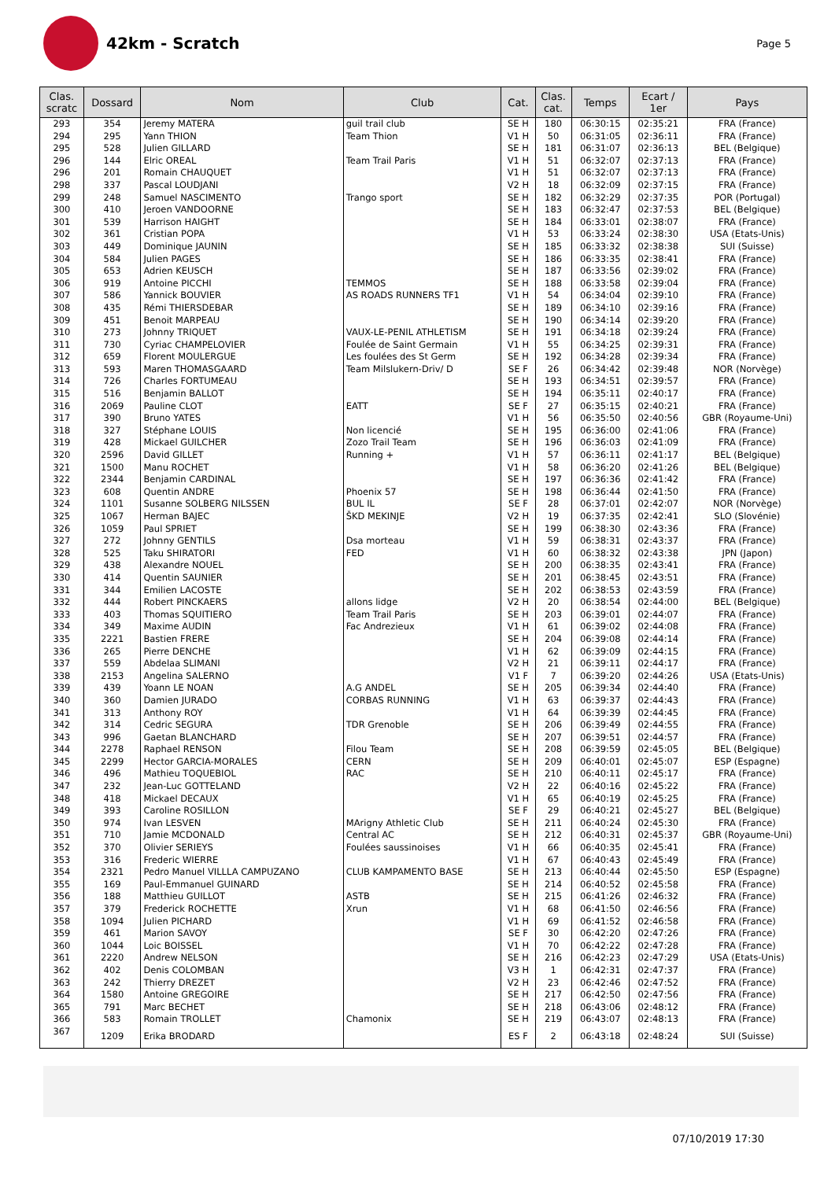42km - Scratch
Page 5
| Clas. scratc | Dossard | Nom | Club | Cat. | Clas. cat. | Temps | Ecart / 1er | Pays |
| --- | --- | --- | --- | --- | --- | --- | --- | --- |
| 293 | 354 | Jeremy MATERA | guil trail club | SE H | 180 | 06:30:15 | 02:35:21 | FRA (France) |
| 294 | 295 | Yann THION | Team Thion | V1 H | 50 | 06:31:05 | 02:36:11 | FRA (France) |
| 295 | 528 | Julien GILLARD | | SE H | 181 | 06:31:07 | 02:36:13 | BEL (Belgique) |
| 296 | 144 | Elric OREAL | Team Trail Paris | V1 H | 51 | 06:32:07 | 02:37:13 | FRA (France) |
| 296 | 201 | Romain CHAUQUET | | V1 H | 51 | 06:32:07 | 02:37:13 | FRA (France) |
| 298 | 337 | Pascal LOUDJANI | | V2 H | 18 | 06:32:09 | 02:37:15 | FRA (France) |
| 299 | 248 | Samuel NASCIMENTO | Trango sport | SE H | 182 | 06:32:29 | 02:37:35 | POR (Portugal) |
| 300 | 410 | Jeroen VANDOORNE | | SE H | 183 | 06:32:47 | 02:37:53 | BEL (Belgique) |
| 301 | 539 | Harrison HAIGHT | | SE H | 184 | 06:33:01 | 02:38:07 | FRA (France) |
| 302 | 361 | Cristian POPA | | V1 H | 53 | 06:33:24 | 02:38:30 | USA (Etats-Unis) |
| 303 | 449 | Dominique JAUNIN | | SE H | 185 | 06:33:32 | 02:38:38 | SUI (Suisse) |
| 304 | 584 | Julien PAGES | | SE H | 186 | 06:33:35 | 02:38:41 | FRA (France) |
| 305 | 653 | Adrien KEUSCH | | SE H | 187 | 06:33:56 | 02:39:02 | FRA (France) |
| 306 | 919 | Antoine PICCHI | TEMMOS | SE H | 188 | 06:33:58 | 02:39:04 | FRA (France) |
| 307 | 586 | Yannick BOUVIER | AS ROADS RUNNERS TF1 | V1 H | 54 | 06:34:04 | 02:39:10 | FRA (France) |
| 308 | 435 | Rémi THIERSDEBAR | | SE H | 189 | 06:34:10 | 02:39:16 | FRA (France) |
| 309 | 451 | Benoit MARPEAU | | SE H | 190 | 06:34:14 | 02:39:20 | FRA (France) |
| 310 | 273 | Johnny TRIQUET | VAUX-LE-PENIL ATHLETISM | SE H | 191 | 06:34:18 | 02:39:24 | FRA (France) |
| 311 | 730 | Cyriac CHAMPELOVIER | Foulée de Saint Germain | V1 H | 55 | 06:34:25 | 02:39:31 | FRA (France) |
| 312 | 659 | Florent MOULERGUE | Les foulées des St Germ | SE H | 192 | 06:34:28 | 02:39:34 | FRA (France) |
| 313 | 593 | Maren THOMASGAARD | Team Milslukern-Driv/ D | SE F | 26 | 06:34:42 | 02:39:48 | NOR (Norvège) |
| 314 | 726 | Charles FORTUMEAU | | SE H | 193 | 06:34:51 | 02:39:57 | FRA (France) |
| 315 | 516 | Benjamin BALLOT | | SE H | 194 | 06:35:11 | 02:40:17 | FRA (France) |
| 316 | 2069 | Pauline CLOT | EATT | SE F | 27 | 06:35:15 | 02:40:21 | FRA (France) |
| 317 | 390 | Bruno YATES | | V1 H | 56 | 06:35:50 | 02:40:56 | GBR (Royaume-Uni) |
| 318 | 327 | Stéphane LOUIS | Non licencié | SE H | 195 | 06:36:00 | 02:41:06 | FRA (France) |
| 319 | 428 | Mickael GUILCHER | Zozo Trail Team | SE H | 196 | 06:36:03 | 02:41:09 | FRA (France) |
| 320 | 2596 | David GILLET | Running + | V1 H | 57 | 06:36:11 | 02:41:17 | BEL (Belgique) |
| 321 | 1500 | Manu ROCHET | | V1 H | 58 | 06:36:20 | 02:41:26 | BEL (Belgique) |
| 322 | 2344 | Benjamin CARDINAL | | SE H | 197 | 06:36:36 | 02:41:42 | FRA (France) |
| 323 | 608 | Quentin ANDRE | Phoenix 57 | SE H | 198 | 06:36:44 | 02:41:50 | FRA (France) |
| 324 | 1101 | Susanne SOLBERG NILSSEN | BUL IL | SE F | 28 | 06:37:01 | 02:42:07 | NOR (Norvège) |
| 325 | 1067 | Herman BAJEC | ŠKD MEKINJE | V2 H | 19 | 06:37:35 | 02:42:41 | SLO (Slovénie) |
| 326 | 1059 | Paul SPRIET | | SE H | 199 | 06:38:30 | 02:43:36 | FRA (France) |
| 327 | 272 | Johnny GENTILS | Dsa morteau | V1 H | 59 | 06:38:31 | 02:43:37 | FRA (France) |
| 328 | 525 | Taku SHIRATORI | FED | V1 H | 60 | 06:38:32 | 02:43:38 | JPN (Japon) |
| 329 | 438 | Alexandre NOUEL | | SE H | 200 | 06:38:35 | 02:43:41 | FRA (France) |
| 330 | 414 | Quentin SAUNIER | | SE H | 201 | 06:38:45 | 02:43:51 | FRA (France) |
| 331 | 344 | Emilien LACOSTE | | SE H | 202 | 06:38:53 | 02:43:59 | FRA (France) |
| 332 | 444 | Robert PINCKAERS | allons lidge | V2 H | 20 | 06:38:54 | 02:44:00 | BEL (Belgique) |
| 333 | 403 | Thomas SQUITIERO | Team Trail Paris | SE H | 203 | 06:39:01 | 02:44:07 | FRA (France) |
| 334 | 349 | Maxime AUDIN | Fac Andrezieux | V1 H | 61 | 06:39:02 | 02:44:08 | FRA (France) |
| 335 | 2221 | Bastien FRERE | | SE H | 204 | 06:39:08 | 02:44:14 | FRA (France) |
| 336 | 265 | Pierre DENCHE | | V1 H | 62 | 06:39:09 | 02:44:15 | FRA (France) |
| 337 | 559 | Abdelaa SLIMANI | | V2 H | 21 | 06:39:11 | 02:44:17 | FRA (France) |
| 338 | 2153 | Angelina SALERNO | | V1 F | 7 | 06:39:20 | 02:44:26 | USA (Etats-Unis) |
| 339 | 439 | Yoann LE NOAN | A.G ANDEL | SE H | 205 | 06:39:34 | 02:44:40 | FRA (France) |
| 340 | 360 | Damien JURADO | CORBAS RUNNING | V1 H | 63 | 06:39:37 | 02:44:43 | FRA (France) |
| 341 | 313 | Anthony ROY | | V1 H | 64 | 06:39:39 | 02:44:45 | FRA (France) |
| 342 | 314 | Cedric SEGURA | TDR Grenoble | SE H | 206 | 06:39:49 | 02:44:55 | FRA (France) |
| 343 | 996 | Gaetan BLANCHARD | | SE H | 207 | 06:39:51 | 02:44:57 | FRA (France) |
| 344 | 2278 | Raphael RENSON | Filou Team | SE H | 208 | 06:39:59 | 02:45:05 | BEL (Belgique) |
| 345 | 2299 | Hector GARCIA-MORALES | CERN | SE H | 209 | 06:40:01 | 02:45:07 | ESP (Espagne) |
| 346 | 496 | Mathieu TOQUEBIOL | RAC | SE H | 210 | 06:40:11 | 02:45:17 | FRA (France) |
| 347 | 232 | Jean-Luc GOTTELAND | | V2 H | 22 | 06:40:16 | 02:45:22 | FRA (France) |
| 348 | 418 | Mickael DECAUX | | V1 H | 65 | 06:40:19 | 02:45:25 | FRA (France) |
| 349 | 393 | Caroline ROSILLON | | SE F | 29 | 06:40:21 | 02:45:27 | BEL (Belgique) |
| 350 | 974 | Ivan LESVEN | MArigny Athletic Club | SE H | 211 | 06:40:24 | 02:45:30 | FRA (France) |
| 351 | 710 | Jamie MCDONALD | Central AC | SE H | 212 | 06:40:31 | 02:45:37 | GBR (Royaume-Uni) |
| 352 | 370 | Olivier SERIEYS | Foulées saussinoises | V1 H | 66 | 06:40:35 | 02:45:41 | FRA (France) |
| 353 | 316 | Frederic WIERRE | | V1 H | 67 | 06:40:43 | 02:45:49 | FRA (France) |
| 354 | 2321 | Pedro Manuel VILLLA CAMPUZANO | CLUB KAMPAMENTO BASE | SE H | 213 | 06:40:44 | 02:45:50 | ESP (Espagne) |
| 355 | 169 | Paul-Emmanuel GUINARD | | SE H | 214 | 06:40:52 | 02:45:58 | FRA (France) |
| 356 | 188 | Matthieu GUILLOT | ASTB | SE H | 215 | 06:41:26 | 02:46:32 | FRA (France) |
| 357 | 379 | Frederick ROCHETTE | Xrun | V1 H | 68 | 06:41:50 | 02:46:56 | FRA (France) |
| 358 | 1094 | Julien PICHARD | | V1 H | 69 | 06:41:52 | 02:46:58 | FRA (France) |
| 359 | 461 | Marion SAVOY | | SE F | 30 | 06:42:20 | 02:47:26 | FRA (France) |
| 360 | 1044 | Loic BOISSEL | | V1 H | 70 | 06:42:22 | 02:47:28 | FRA (France) |
| 361 | 2220 | Andrew NELSON | | SE H | 216 | 06:42:23 | 02:47:29 | USA (Etats-Unis) |
| 362 | 402 | Denis COLOMBAN | | V3 H | 1 | 06:42:31 | 02:47:37 | FRA (France) |
| 363 | 242 | Thierry DREZET | | V2 H | 23 | 06:42:46 | 02:47:52 | FRA (France) |
| 364 | 1580 | Antoine GREGOIRE | | SE H | 217 | 06:42:50 | 02:47:56 | FRA (France) |
| 365 | 791 | Marc BECHET | | SE H | 218 | 06:43:06 | 02:48:12 | FRA (France) |
| 366 | 583 | Romain TROLLET | Chamonix | SE H | 219 | 06:43:07 | 02:48:13 | FRA (France) |
| 367 | 1209 | Erika BRODARD | | ES F | 2 | 06:43:18 | 02:48:24 | SUI (Suisse) |
07/10/2019 17:30